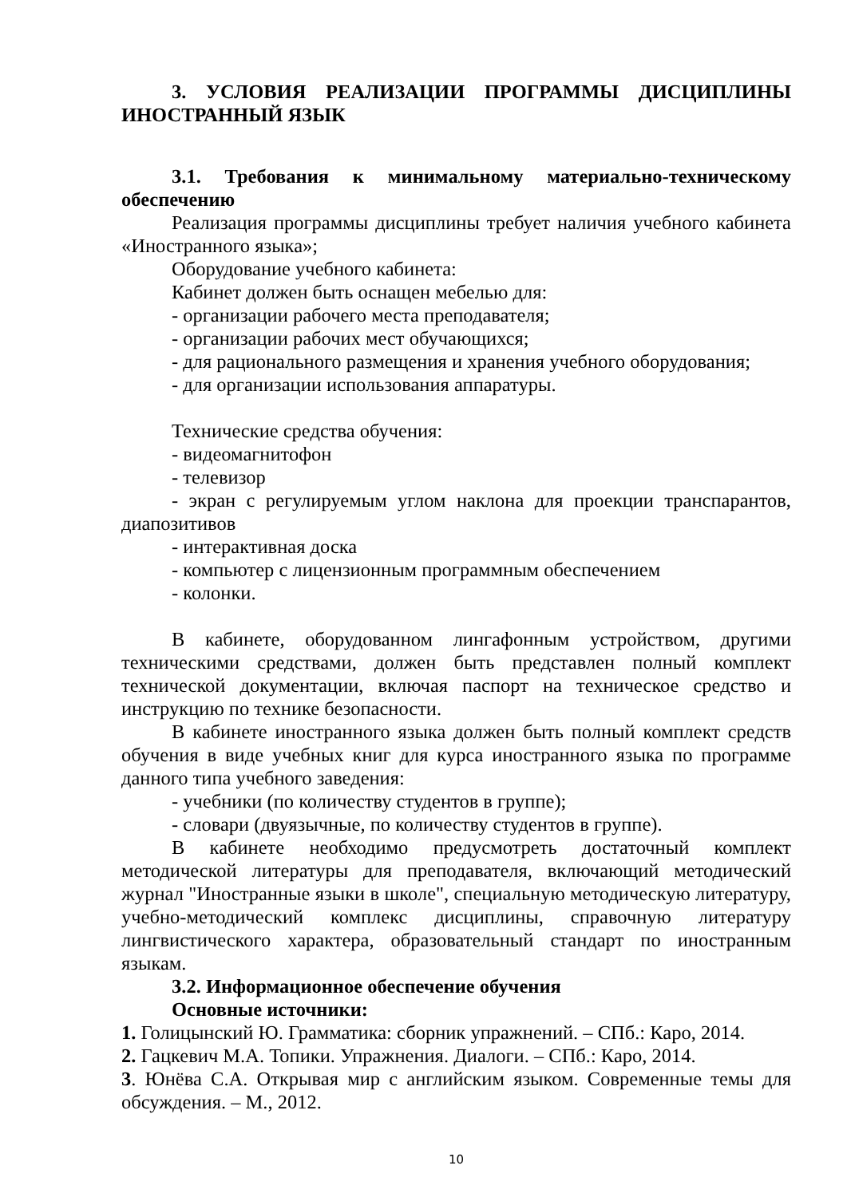3. УСЛОВИЯ РЕАЛИЗАЦИИ ПРОГРАММЫ ДИСЦИПЛИНЫ ИНОСТРАННЫЙ ЯЗЫК
3.1. Требования к минимальному материально-техническому обеспечению
Реализация программы дисциплины требует наличия учебного кабинета «Иностранного языка»;
Оборудование учебного кабинета:
Кабинет должен быть оснащен мебелью для:
- организации рабочего места преподавателя;
- организации рабочих мест обучающихся;
- для рационального размещения и хранения учебного оборудования;
- для организации использования аппаратуры.
Технические средства обучения:
- видеомагнитофон
- телевизор
- экран с регулируемым углом наклона для проекции транспарантов, диапозитивов
- интерактивная доска
- компьютер с лицензионным программным обеспечением
- колонки.
В кабинете, оборудованном лингафонным устройством, другими техническими средствами, должен быть представлен полный комплект технической документации, включая паспорт на техническое средство и инструкцию по технике безопасности.
В кабинете иностранного языка должен быть полный комплект средств обучения в виде учебных книг для курса иностранного языка по программе данного типа учебного заведения:
- учебники (по количеству студентов в группе);
- словари (двуязычные, по количеству студентов в группе).
В кабинете необходимо предусмотреть достаточный комплект методической литературы для преподавателя, включающий методический журнал "Иностранные языки в школе", специальную методическую литературу, учебно-методический комплекс дисциплины, справочную литературу лингвистического характера, образовательный стандарт по иностранным языкам.
3.2. Информационное обеспечение обучения
Основные источники:
1. Голицынский Ю. Грамматика: сборник упражнений. – СПб.: Каро, 2014.
2. Гацкевич М.А. Топики. Упражнения. Диалоги. – СПб.: Каро, 2014.
3. Юнёва С.А. Открывая мир с английским языком. Современные темы для обсуждения. – М., 2012.
10